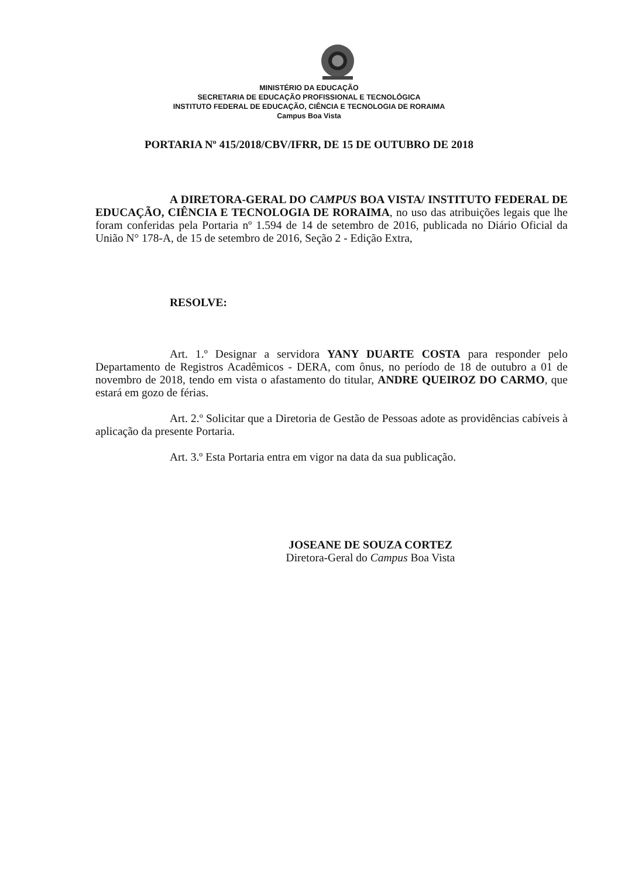MINISTÉRIO DA EDUCAÇÃO
SECRETARIA DE EDUCAÇÃO PROFISSIONAL E TECNOLÓGICA
INSTITUTO FEDERAL DE EDUCAÇÃO, CIÊNCIA E TECNOLOGIA DE RORAIMA
Campus Boa Vista
PORTARIA Nº 415/2018/CBV/IFRR, DE 15 DE OUTUBRO DE 2018
A DIRETORA-GERAL DO CAMPUS BOA VISTA/ INSTITUTO FEDERAL DE EDUCAÇÃO, CIÊNCIA E TECNOLOGIA DE RORAIMA, no uso das atribuições legais que lhe foram conferidas pela Portaria nº 1.594 de 14 de setembro de 2016, publicada no Diário Oficial da União N° 178-A, de 15 de setembro de 2016, Seção 2 - Edição Extra,
RESOLVE:
Art. 1.º Designar a servidora YANY DUARTE COSTA para responder pelo Departamento de Registros Acadêmicos - DERA, com ônus, no período de 18 de outubro a 01 de novembro de 2018, tendo em vista o afastamento do titular, ANDRE QUEIROZ DO CARMO, que estará em gozo de férias.
Art. 2.º Solicitar que a Diretoria de Gestão de Pessoas adote as providências cabíveis à aplicação da presente Portaria.
Art. 3.º Esta Portaria entra em vigor na data da sua publicação.
JOSEANE DE SOUZA CORTEZ
Diretora-Geral do Campus Boa Vista